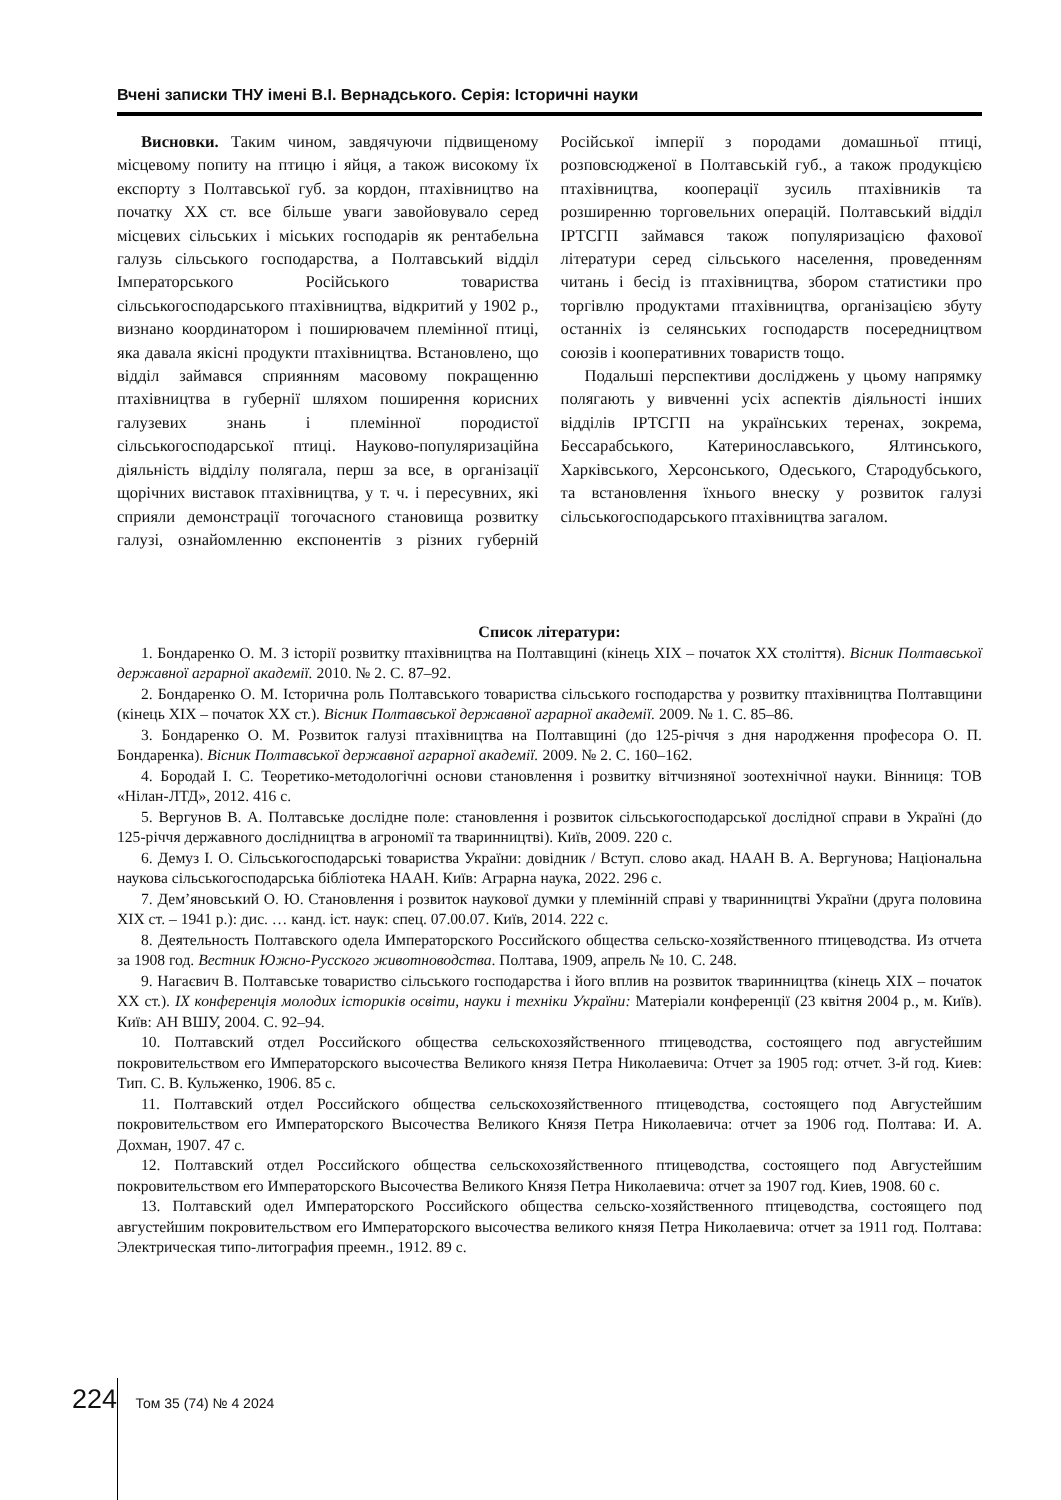Вчені записки ТНУ імені В.І. Вернадського. Серія: Історичні науки
Висновки. Таким чином, завдячуючи підвищеному місцевому попиту на птицю і яйця, а також високому їх експорту з Полтавської губ. за кордон, птахівництво на початку ХХ ст. все більше уваги завойовувало серед місцевих сільських і міських господарів як рентабельна галузь сільського господарства, а Полтавський відділ Імператорського Російського товариства сільськогосподарського птахівництва, відкритий у 1902 р., визнано координатором і поширювачем племінної птиці, яка давала якісні продукти птахівництва. Встановлено, що відділ займався сприянням масовому покращенню птахівництва в губернії шляхом поширення корисних галузевих знань і племінної породистої сільськогосподарської птиці. Науково-популяризаційна діяльність відділу полягала, перш за все, в організації щорічних виставок птахівництва, у т. ч. і пересувних, які сприяли демонстрації тогочасного становища розвитку галузі, ознайомленню експонентів з різних губерній Російської імперії з породами домашньої птиці, розповсюдженої в Полтавській губ., а також продукцією птахівництва, кооперації зусиль птахівників та розширенню торговельних операцій. Полтавський відділ ІРТСГП займався також популяризацією фахової літератури серед сільського населення, проведенням читань і бесід із птахівництва, збором статистики про торгівлю продуктами птахівництва, організацією збуту останніх із селянських господарств посередництвом союзів і кооперативних товариств тощо.
Подальші перспективи досліджень у цьому напрямку полягають у вивченні усіх аспектів діяльності інших відділів ІРТСГП на українських теренах, зокрема, Бессарабського, Катеринославського, Ялтинського, Харківського, Херсонського, Одеського, Стародубського, та встановлення їхнього внеску у розвиток галузі сільськогосподарського птахівництва загалом.
Список літератури:
1. Бондаренко О. М. З історії розвитку птахівництва на Полтавщині (кінець XIX – початок XX століття). Вісник Полтавської державної аграрної академії. 2010. № 2. С. 87–92.
2. Бондаренко О. М. Історична роль Полтавського товариства сільського господарства у розвитку птахівництва Полтавщини (кінець XIX – початок XX ст.). Вісник Полтавської державної аграрної академії. 2009. № 1. С. 85–86.
3. Бондаренко О. М. Розвиток галузі птахівництва на Полтавщині (до 125-річчя з дня народження професора О. П. Бондаренка). Вісник Полтавської державної аграрної академії. 2009. № 2. С. 160–162.
4. Бородай І. С. Теоретико-методологічні основи становлення і розвитку вітчизняної зоотехнічної науки. Вінниця: ТОВ «Нілан-ЛТД», 2012. 416 с.
5. Вергунов В. А. Полтавське дослідне поле: становлення і розвиток сільськогосподарської дослідної справи в Україні (до 125-річчя державного дослідництва в агрономії та тваринництві). Київ, 2009. 220 с.
6. Демуз І. О. Сільськогосподарські товариства України: довідник / Вступ. слово акад. НААН В. А. Вергунова; Національна наукова сільськогосподарська бібліотека НААН. Київ: Аграрна наука, 2022. 296 с.
7. Дем’яновський О. Ю. Становлення і розвиток наукової думки у племінній справі у тваринництві України (друга половина ХІХ ст. – 1941 р.): дис. … канд. іст. наук: спец. 07.00.07. Київ, 2014. 222 с.
8. Деятельность Полтавского одела Императорского Российского общества сельско-хозяйственного птицеводства. Из отчета за 1908 год. Вестник Южно-Русского животноводства. Полтава, 1909, апрель № 10. С. 248.
9. Нагаєвич В. Полтавське товариство сільського господарства і його вплив на розвиток тваринництва (кінець XIX – початок XX ст.). IX конференція молодих істориків освіти, науки і техніки України: Матеріали конференції (23 квітня 2004 р., м. Київ). Київ: АН ВШУ, 2004. С. 92–94.
10. Полтавский отдел Российского общества сельскохозяйственного птицеводства, состоящего под августейшим покровительством его Императорского высочества Великого князя Петра Николаевича: Отчет за 1905 год: отчет. 3-й год. Киев: Тип. С. В. Кульженко, 1906. 85 с.
11. Полтавский отдел Российского общества сельскохозяйственного птицеводства, состоящего под Августейшим покровительством его Императорского Высочества Великого Князя Петра Николаевича: отчет за 1906 год. Полтава: И. А. Дохман, 1907. 47 с.
12. Полтавский отдел Российского общества сельскохозяйственного птицеводства, состоящего под Августейшим покровительством его Императорского Высочества Великого Князя Петра Николаевича: отчет за 1907 год. Киев, 1908. 60 с.
13. Полтавский одел Императорского Российского общества сельско-хозяйственного птицеводства, состоящего под августейшим покровительством его Императорского высочества великого князя Петра Николаевича: отчет за 1911 год. Полтава: Электрическая типо-литография преемн., 1912. 89 с.
224 Том 35 (74) № 4 2024